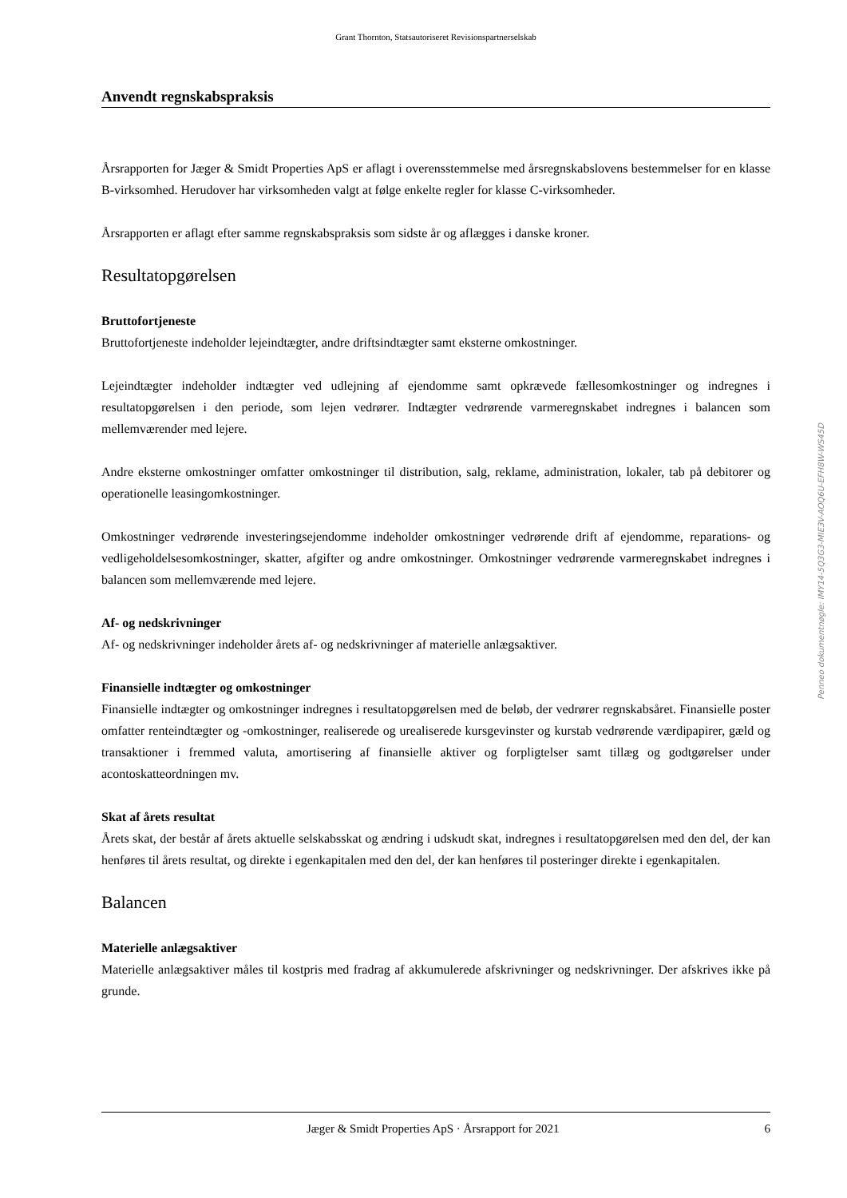Grant Thornton, Statsautoriseret Revisionspartnerselskab
Anvendt regnskabspraksis
Årsrapporten for Jæger & Smidt Properties ApS er aflagt i overensstemmelse med årsregnskabslovens bestemmelser for en klasse B-virksomhed. Herudover har virksomheden valgt at følge enkelte regler for klasse C-virksomheder.
Årsrapporten er aflagt efter samme regnskabspraksis som sidste år og aflægges i danske kroner.
Resultatopgørelsen
Bruttofortjeneste
Bruttofortjeneste indeholder lejeindtægter, andre driftsindtægter samt eksterne omkostninger.
Lejeindtægter indeholder indtægter ved udlejning af ejendomme samt opkrævede fællesomkostninger og indregnes i resultatopgørelsen i den periode, som lejen vedrører. Indtægter vedrørende varmeregnskabet indregnes i balancen som mellemværender med lejere.
Andre eksterne omkostninger omfatter omkostninger til distribution, salg, reklame, administration, lokaler, tab på debitorer og operationelle leasingomkostninger.
Omkostninger vedrørende investeringsejendomme indeholder omkostninger vedrørende drift af ejendomme, reparations- og vedligeholdelsesomkostninger, skatter, afgifter og andre omkostninger. Omkostninger vedrørende varmeregnskabet indregnes i balancen som mellemværende med lejere.
Af- og nedskrivninger
Af- og nedskrivninger indeholder årets af- og nedskrivninger af materielle anlægsaktiver.
Finansielle indtægter og omkostninger
Finansielle indtægter og omkostninger indregnes i resultatopgørelsen med de beløb, der vedrører regnskabsåret. Finansielle poster omfatter renteindtægter og -omkostninger, realiserede og urealiserede kursgevinster og kurstab vedrørende værdipapirer, gæld og transaktioner i fremmed valuta, amortisering af finansielle aktiver og forpligtelser samt tillæg og godtgørelser under acontoskatteordningen mv.
Skat af årets resultat
Årets skat, der består af årets aktuelle selskabsskat og ændring i udskudt skat, indregnes i resultatopgørelsen med den del, der kan henføres til årets resultat, og direkte i egenkapitalen med den del, der kan henføres til posteringer direkte i egenkapitalen.
Balancen
Materielle anlægsaktiver
Materielle anlægsaktiver måles til kostpris med fradrag af akkumulerede afskrivninger og nedskrivninger. Der afskrives ikke på grunde.
Penneo dokumentnøgle: IMY14-5Q3G3-MIE3V-AOQ6U-EFH8W-WS45D
Jæger & Smidt Properties ApS · Årsrapport for 2021 6